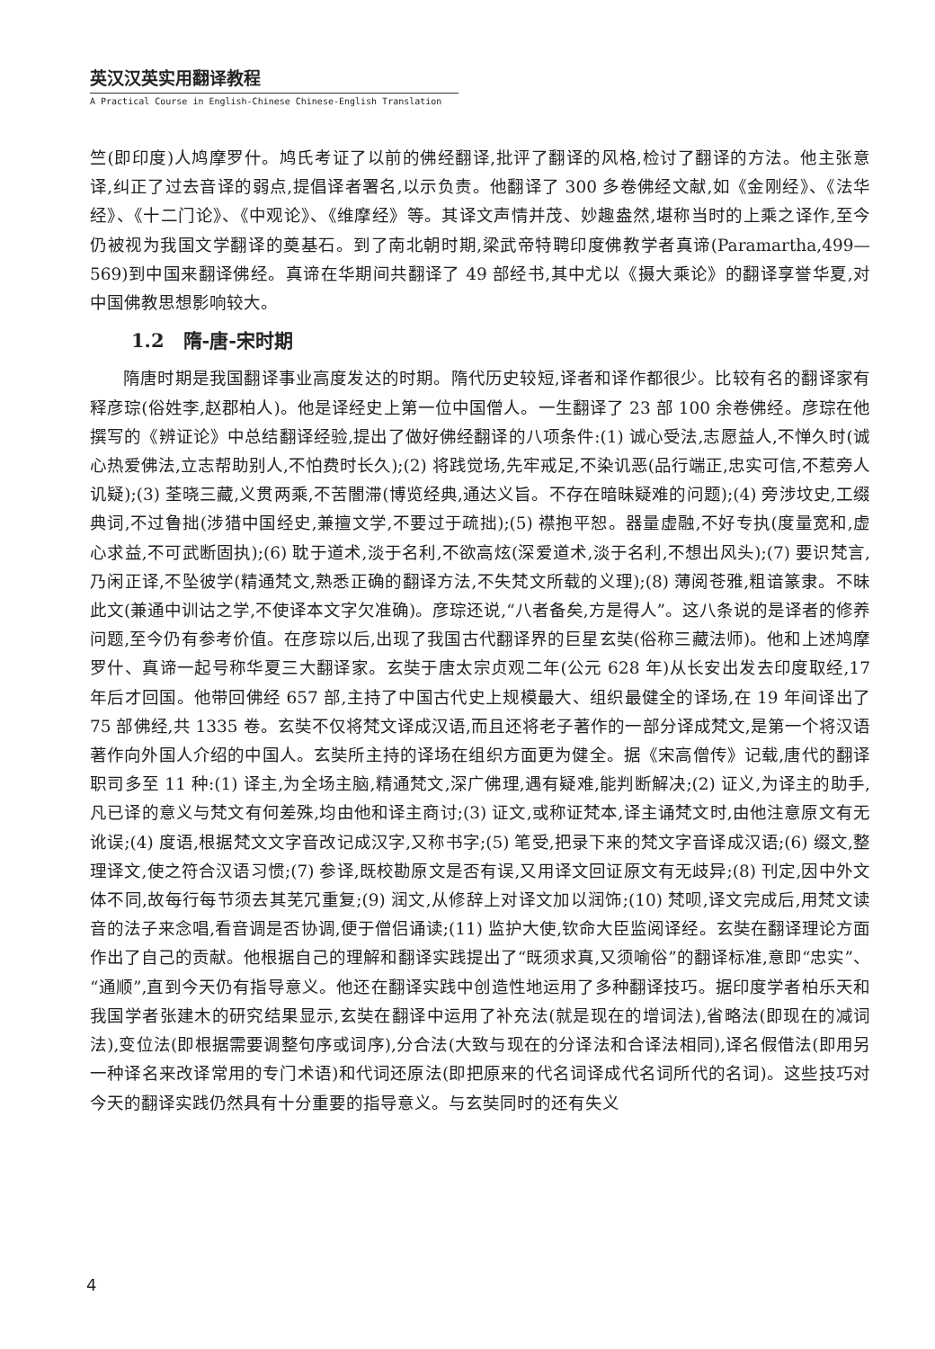英汉汉英实用翻译教程
A Practical Course in English-Chinese Chinese-English Translation
竺(即印度)人鸠摩罗什。鸠氏考证了以前的佛经翻译,批评了翻译的风格,检讨了翻译的方法。他主张意译,纠正了过去音译的弱点,提倡译者署名,以示负责。他翻译了 300 多卷佛经文献,如《金刚经》、《法华经》、《十二门论》、《中观论》、《维摩经》等。其译文声情并茂、妙趣盎然,堪称当时的上乘之译作,至今仍被视为我国文学翻译的奠基石。到了南北朝时期,梁武帝特聘印度佛教学者真谛(Paramartha,499—569)到中国来翻译佛经。真谛在华期间共翻译了 49 部经书,其中尤以《摄大乘论》的翻译享誉华夏,对中国佛教思想影响较大。
1.2　隋-唐-宋时期
隋唐时期是我国翻译事业高度发达的时期。隋代历史较短,译者和译作都很少。比较有名的翻译家有释彦琮(俗姓李,赵郡柏人)。他是译经史上第一位中国僧人。一生翻译了 23 部 100 余卷佛经。彦琮在他撰写的《辨证论》中总结翻译经验,提出了做好佛经翻译的八项条件:(1) 诚心受法,志愿益人,不惮久时(诚心热爱佛法,立志帮助别人,不怕费时长久);(2) 将践觉场,先牢戒足,不染讥恶(品行端正,忠实可信,不惹旁人讥疑);(3) 荃晓三藏,义贯两乘,不苦闇滞(博览经典,通达义旨。不存在暗昧疑难的问题);(4) 旁涉坟史,工缀典词,不过鲁拙(涉猎中国经史,兼擅文学,不要过于疏拙);(5) 襟抱平恕。器量虚融,不好专执(度量宽和,虚心求益,不可武断固执);(6) 耽于道术,淡于名利,不欲高炫(深爱道术,淡于名利,不想出风头);(7) 要识梵言,乃闲正译,不坠彼学(精通梵文,熟悉正确的翻译方法,不失梵文所载的义理);(8) 薄阅苍雅,粗谙篆隶。不昧此文(兼通中训诂之学,不使译本文字欠准确)。彦琮还说,“八者备矣,方是得人”。这八条说的是译者的修养问题,至今仍有参考价值。在彦琮以后,出现了我国古代翻译界的巨星玄奘(俗称三藏法师)。他和上述鸠摩罗什、真谛一起号称华夏三大翻译家。玄奘于唐太宗贞观二年(公元 628 年)从长安出发去印度取经,17 年后才回国。他带回佛经 657 部,主持了中国古代史上规模最大、组织最健全的译场,在 19 年间译出了 75 部佛经,共 1335 卷。玄奘不仅将梵文译成汉语,而且还将老子著作的一部分译成梵文,是第一个将汉语著作向外国人介绍的中国人。玄奘所主持的译场在组织方面更为健全。据《宋高僧传》记载,唐代的翻译职司多至 11 种:(1) 译主,为全场主脑,精通梵文,深广佛理,遇有疑难,能判断解决;(2) 证义,为译主的助手,凡已译的意义与梵文有何差殊,均由他和译主商讨;(3) 证文,或称证梵本,译主诵梵文时,由他注意原文有无讹误;(4) 度语,根据梵文文字音改记成汉字,又称书字;(5) 笔受,把录下来的梵文字音译成汉语;(6) 缀文,整理译文,使之符合汉语习惯;(7) 参译,既校勘原文是否有误,又用译文回证原文有无歧异;(8) 刊定,因中外文体不同,故每行每节须去其芜冗重复;(9) 润文,从修辞上对译文加以润饰;(10) 梵呗,译文完成后,用梵文读音的法子来念唱,看音调是否协调,便于僧侣诵读;(11) 监护大使,钦命大臣监阅译经。玄奘在翻译理论方面作出了自己的贡献。他根据自己的理解和翻译实践提出了“既须求真,又须喻俗”的翻译标准,意即“忠实”、“通顺”,直到今天仍有指导意义。他还在翻译实践中创造性地运用了多种翻译技巧。据印度学者柏乐天和我国学者张建木的研究结果显示,玄奘在翻译中运用了补充法(就是现在的增词法),省略法(即现在的减词法),变位法(即根据需要调整句序或词序),分合法(大致与现在的分译法和合译法相同),译名假借法(即用另一种译名来改译常用的专门术语)和代词还原法(即把原来的代名词译成代名词所代的名词)。这些技巧对今天的翻译实践仍然具有十分重要的指导意义。与玄奘同时的还有失义
4